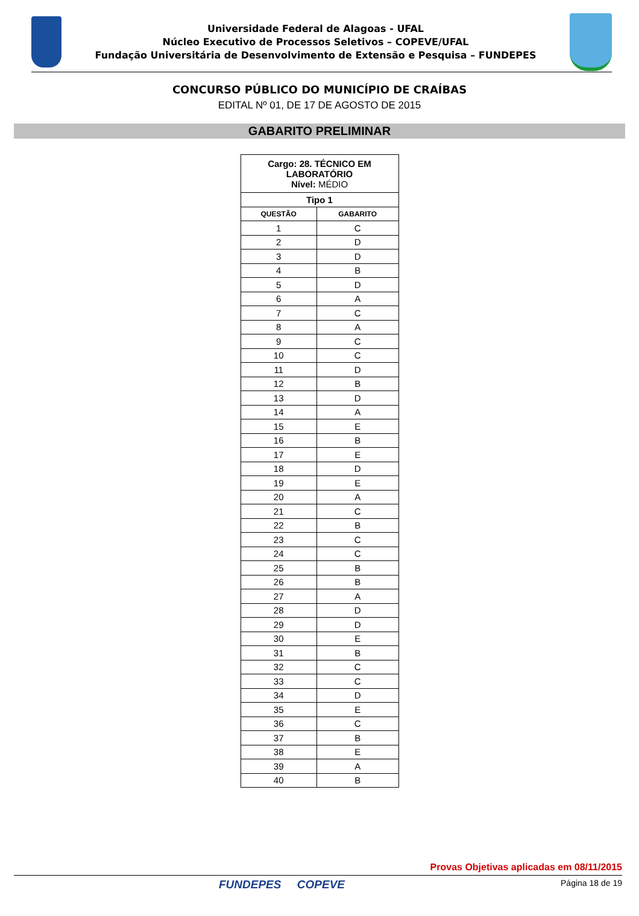Universidade Federal de Alagoas - UFAL
Núcleo Executivo de Processos Seletivos – COPEVE/UFAL
Fundação Universitária de Desenvolvimento de Extensão e Pesquisa – FUNDEPES
CONCURSO PÚBLICO DO MUNICÍPIO DE CRAÍBAS
EDITAL Nº 01, DE 17 DE AGOSTO DE 2015
GABARITO PRELIMINAR
| Cargo: 28. TÉCNICO EM LABORATÓRIO Nível: MÉDIO | |
| --- | --- |
| Tipo 1 | |
| QUESTÃO | GABARITO |
| 1 | C |
| 2 | D |
| 3 | D |
| 4 | B |
| 5 | D |
| 6 | A |
| 7 | C |
| 8 | A |
| 9 | C |
| 10 | C |
| 11 | D |
| 12 | B |
| 13 | D |
| 14 | A |
| 15 | E |
| 16 | B |
| 17 | E |
| 18 | D |
| 19 | E |
| 20 | A |
| 21 | C |
| 22 | B |
| 23 | C |
| 24 | C |
| 25 | B |
| 26 | B |
| 27 | A |
| 28 | D |
| 29 | D |
| 30 | E |
| 31 | B |
| 32 | C |
| 33 | C |
| 34 | D |
| 35 | E |
| 36 | C |
| 37 | B |
| 38 | E |
| 39 | A |
| 40 | B |
Provas Objetivas aplicadas em 08/11/2015
FUNDEPES COPEVE Página 18 de 19